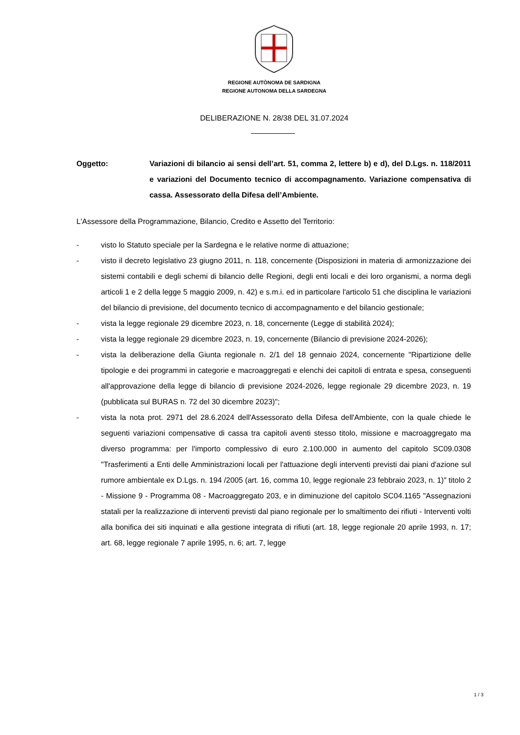REGIONE AUTÒNOMA DE SARDIGNA
REGIONE AUTONOMA DELLA SARDEGNA
DELIBERAZIONE N. 28/38 DEL 31.07.2024
Oggetto: Variazioni di bilancio ai sensi dell’art. 51, comma 2, lettere b) e d), del D.Lgs. n. 118/2011 e variazioni del Documento tecnico di accompagnamento. Variazione compensativa di cassa. Assessorato della Difesa dell’Ambiente.
L'Assessore della Programmazione, Bilancio, Credito e Assetto del Territorio:
- visto lo Statuto speciale per la Sardegna e le relative norme di attuazione;
- visto il decreto legislativo 23 giugno 2011, n. 118, concernente (Disposizioni in materia di armonizzazione dei sistemi contabili e degli schemi di bilancio delle Regioni, degli enti locali e dei loro organismi, a norma degli articoli 1 e 2 della legge 5 maggio 2009, n. 42) e s.m.i. ed in particolare l'articolo 51 che disciplina le variazioni del bilancio di previsione, del documento tecnico di accompagnamento e del bilancio gestionale;
- vista la legge regionale 29 dicembre 2023, n. 18, concernente (Legge di stabilità 2024);
- vista la legge regionale 29 dicembre 2023, n. 19, concernente (Bilancio di previsione 2024-2026);
- vista la deliberazione della Giunta regionale n. 2/1 del 18 gennaio 2024, concernente "Ripartizione delle tipologie e dei programmi in categorie e macroaggregati e elenchi dei capitoli di entrata e spesa, conseguenti all'approvazione della legge di bilancio di previsione 2024-2026, legge regionale 29 dicembre 2023, n. 19 (pubblicata sul BURAS n. 72 del 30 dicembre 2023)";
- vista la nota prot. 2971 del 28.6.2024 dell'Assessorato della Difesa dell'Ambiente, con la quale chiede le seguenti variazioni compensative di cassa tra capitoli aventi stesso titolo, missione e macroaggregato ma diverso programma: per l'importo complessivo di euro 2.100.000 in aumento del capitolo SC09.0308 "Trasferimenti a Enti delle Amministrazioni locali per l'attuazione degli interventi previsti dai piani d'azione sul rumore ambientale ex D.Lgs. n. 194 /2005 (art. 16, comma 10, legge regionale 23 febbraio 2023, n. 1)" titolo 2 - Missione 9 - Programma 08 - Macroaggregato 203, e in diminuzione del capitolo SC04.1165 "Assegnazioni statali per la realizzazione di interventi previsti dal piano regionale per lo smaltimento dei rifiuti - Interventi volti alla bonifica dei siti inquinati e alla gestione integrata di rifiuti (art. 18, legge regionale 20 aprile 1993, n. 17; art. 68, legge regionale 7 aprile 1995, n. 6; art. 7, legge
1 / 3